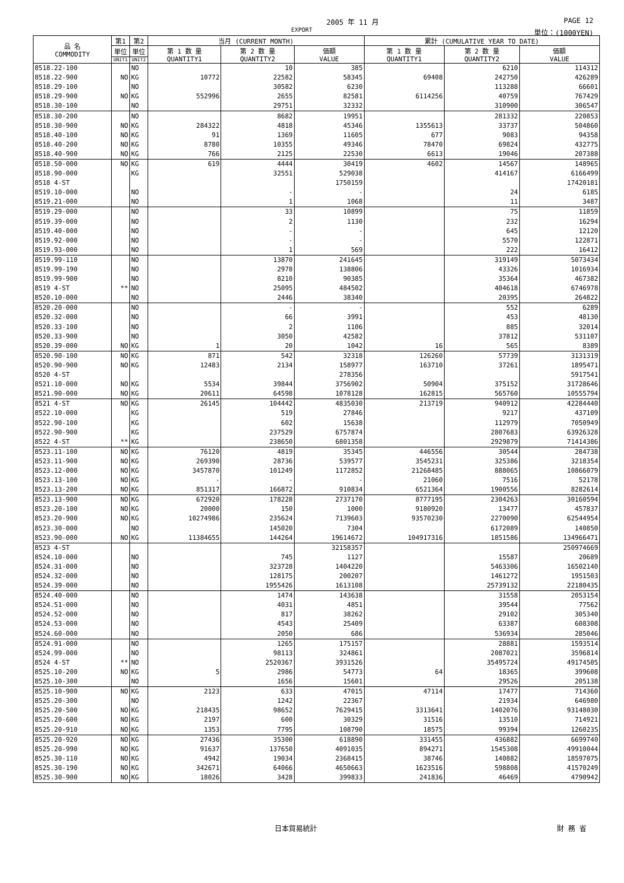2005 年 11 月 PAGE 12
EXPORT 単位：(1000YEN)
| 品 名 COMMODITY | 第1 | 第2 | 当月 (CURRENT MONTH) | | | 累計 (CUMULATIVE YEAR TO DATE) | | |
| --- | --- | --- | --- | --- | --- | --- | --- | --- |
| | 単位 | 単位 | 第 1 数 量 QUANTITY1 | 第 2 数 量 QUANTITY2 | 価額 VALUE | 第 1 数 量 QUANTITY1 | 第 2 数 量 QUANTITY2 | 価額 VALUE |
| | UNIT1 | UNIT2 | | | | | | |
| 8518.22-100 | | NO | | 10 | 385 | | 6210 | 114312 |
| 8518.22-900 | NO | KG | 10772 | 22582 | 58345 | 69408 | 242750 | 426289 |
| 8518.29-100 | | NO | | 30582 | 6230 | | 113288 | 66601 |
| 8518.29-900 | NO | KG | 552996 | 2655 | 82581 | 6114256 | 40759 | 767429 |
| 8518.30-100 | | NO | | 29751 | 32332 | | 310900 | 306547 |
| 8518.30-200 | | NO | | 8682 | 19951 | | 281332 | 220853 |
| 8518.30-900 | NO | KG | 284322 | 4818 | 45346 | 1355613 | 33737 | 504860 |
| 8518.40-100 | NO | KG | 91 | 1369 | 11605 | 677 | 9083 | 94358 |
| 8518.40-200 | NO | KG | 8780 | 10355 | 49346 | 78470 | 69824 | 432775 |
| 8518.40-900 | NO | KG | 766 | 2125 | 22530 | 6613 | 19046 | 207388 |
| 8518.50-000 | NO | KG | 619 | 4444 | 30419 | 4602 | 14567 | 148965 |
| 8518.90-000 | | KG | | 32551 | 529038 | | 414167 | 6166499 |
| 8518 4-ST | | | | | 1750159 | | | 17420181 |
| 8519.10-000 | | NO | | - | - | | 24 | 6185 |
| 8519.21-000 | | NO | | 1 | 1068 | | 11 | 3487 |
| 8519.29-000 | | NO | | 33 | 10899 | | 75 | 11859 |
| 8519.39-000 | | NO | | 2 | 1130 | | 232 | 16294 |
| 8519.40-000 | | NO | | - | - | | 645 | 12120 |
| 8519.92-000 | | NO | | - | - | | 5570 | 122871 |
| 8519.93-000 | | NO | | 1 | 569 | | 222 | 16412 |
| 8519.99-110 | | NO | | 13870 | 241645 | | 319149 | 5073434 |
| 8519.99-190 | | NO | | 2978 | 138806 | | 43326 | 1016934 |
| 8519.99-900 | | NO | | 8210 | 90385 | | 35364 | 467382 |
| 8519 4-ST | ** | NO | | 25095 | 484502 | | 404618 | 6746978 |
| 8520.10-000 | | NO | | 2446 | 38340 | | 20395 | 264822 |
| 8520.20-000 | | NO | | - | - | | 552 | 6289 |
| 8520.32-000 | | NO | | 66 | 3991 | | 453 | 48130 |
| 8520.33-100 | | NO | | 2 | 1106 | | 885 | 32014 |
| 8520.33-900 | | NO | | 3050 | 42582 | | 37812 | 531107 |
| 8520.39-000 | NO | KG | 1 | 20 | 1042 | 16 | 565 | 8389 |
| 8520.90-100 | NO | KG | 871 | 542 | 32318 | 126260 | 57739 | 3131319 |
| 8520.90-900 | NO | KG | 12483 | 2134 | 158977 | 163710 | 37261 | 1895471 |
| 8520 4-ST | | | | | 278356 | | | 5917541 |
| 8521.10-000 | NO | KG | 5534 | 39844 | 3756902 | 50904 | 375152 | 31728646 |
| 8521.90-000 | NO | KG | 20611 | 64598 | 1078128 | 162815 | 565760 | 10555794 |
| 8521 4-ST | NO | KG | 26145 | 104442 | 4835030 | 213719 | 940912 | 42284440 |
| 8522.10-000 | | KG | | 519 | 27846 | | 9217 | 437109 |
| 8522.90-100 | | KG | | 602 | 15638 | | 112979 | 7050949 |
| 8522.90-900 | | KG | | 237529 | 6757874 | | 2807683 | 63926328 |
| 8522 4-ST | ** | KG | | 238650 | 6801358 | | 2929879 | 71414386 |
| 8523.11-100 | NO | KG | 76120 | 4819 | 35345 | 446556 | 30544 | 284738 |
| 8523.11-900 | NO | KG | 269390 | 28736 | 539577 | 3545231 | 325386 | 3218354 |
| 8523.12-000 | NO | KG | 3457870 | 101249 | 1172852 | 21268485 | 888065 | 10866079 |
| 8523.13-100 | NO | KG | - | - | - | 21060 | 7516 | 52178 |
| 8523.13-200 | NO | KG | 851317 | 166872 | 910834 | 6521364 | 1900556 | 8282614 |
| 8523.13-900 | NO | KG | 672920 | 178228 | 2737170 | 8777195 | 2304263 | 30160594 |
| 8523.20-100 | NO | KG | 20000 | 150 | 1000 | 9180920 | 13477 | 457837 |
| 8523.20-900 | NO | KG | 10274986 | 235624 | 7139603 | 93570230 | 2270090 | 62544954 |
| 8523.30-000 | | NO | | 145020 | 7304 | | 6172089 | 140850 |
| 8523.90-000 | NO | KG | 11384655 | 144264 | 19614672 | 104917316 | 1851586 | 134966471 |
| 8523 4-ST | | | | | 32158357 | | | 250974669 |
| 8524.10-000 | | NO | | 745 | 1127 | | 15587 | 20689 |
| 8524.31-000 | | NO | | 323728 | 1404220 | | 5463306 | 16502140 |
| 8524.32-000 | | NO | | 128175 | 200207 | | 1461272 | 1951503 |
| 8524.39-000 | | NO | | 1955426 | 1613108 | | 25739132 | 22180435 |
| 8524.40-000 | | NO | | 1474 | 143638 | | 31558 | 2053154 |
| 8524.51-000 | | NO | | 4031 | 4851 | | 39544 | 77562 |
| 8524.52-000 | | NO | | 817 | 38262 | | 29102 | 305340 |
| 8524.53-000 | | NO | | 4543 | 25409 | | 63387 | 608308 |
| 8524.60-000 | | NO | | 2050 | 686 | | 536934 | 285046 |
| 8524.91-000 | | NO | | 1265 | 175157 | | 28881 | 1593514 |
| 8524.99-000 | | NO | | 98113 | 324861 | | 2087021 | 3596814 |
| 8524 4-ST | ** | NO | | 2520367 | 3931526 | | 35495724 | 49174505 |
| 8525.10-200 | NO | KG | 5 | 2986 | 54773 | 64 | 18365 | 399608 |
| 8525.10-300 | | NO | | 1656 | 15601 | | 29526 | 205138 |
| 8525.10-900 | NO | KG | 2123 | 633 | 47015 | 47114 | 17477 | 714360 |
| 8525.20-300 | | NO | | 1242 | 22367 | | 21934 | 646980 |
| 8525.20-500 | NO | KG | 218435 | 98652 | 7629415 | 3313641 | 1402076 | 93148030 |
| 8525.20-600 | NO | KG | 2197 | 600 | 30329 | 31516 | 13510 | 714921 |
| 8525.20-910 | NO | KG | 1353 | 7795 | 108790 | 18575 | 99394 | 1260235 |
| 8525.20-920 | NO | KG | 27436 | 35300 | 618890 | 331455 | 436882 | 6699740 |
| 8525.20-990 | NO | KG | 91637 | 137650 | 4091035 | 894271 | 1545308 | 49910044 |
| 8525.30-110 | NO | KG | 4942 | 19034 | 2368415 | 38746 | 140882 | 18597075 |
| 8525.30-190 | NO | KG | 342671 | 64066 | 4650663 | 1623516 | 598808 | 41570249 |
| 8525.30-900 | NO | KG | 18026 | 3428 | 399833 | 241836 | 46469 | 4790942 |
日本貿易統計 財 務 省